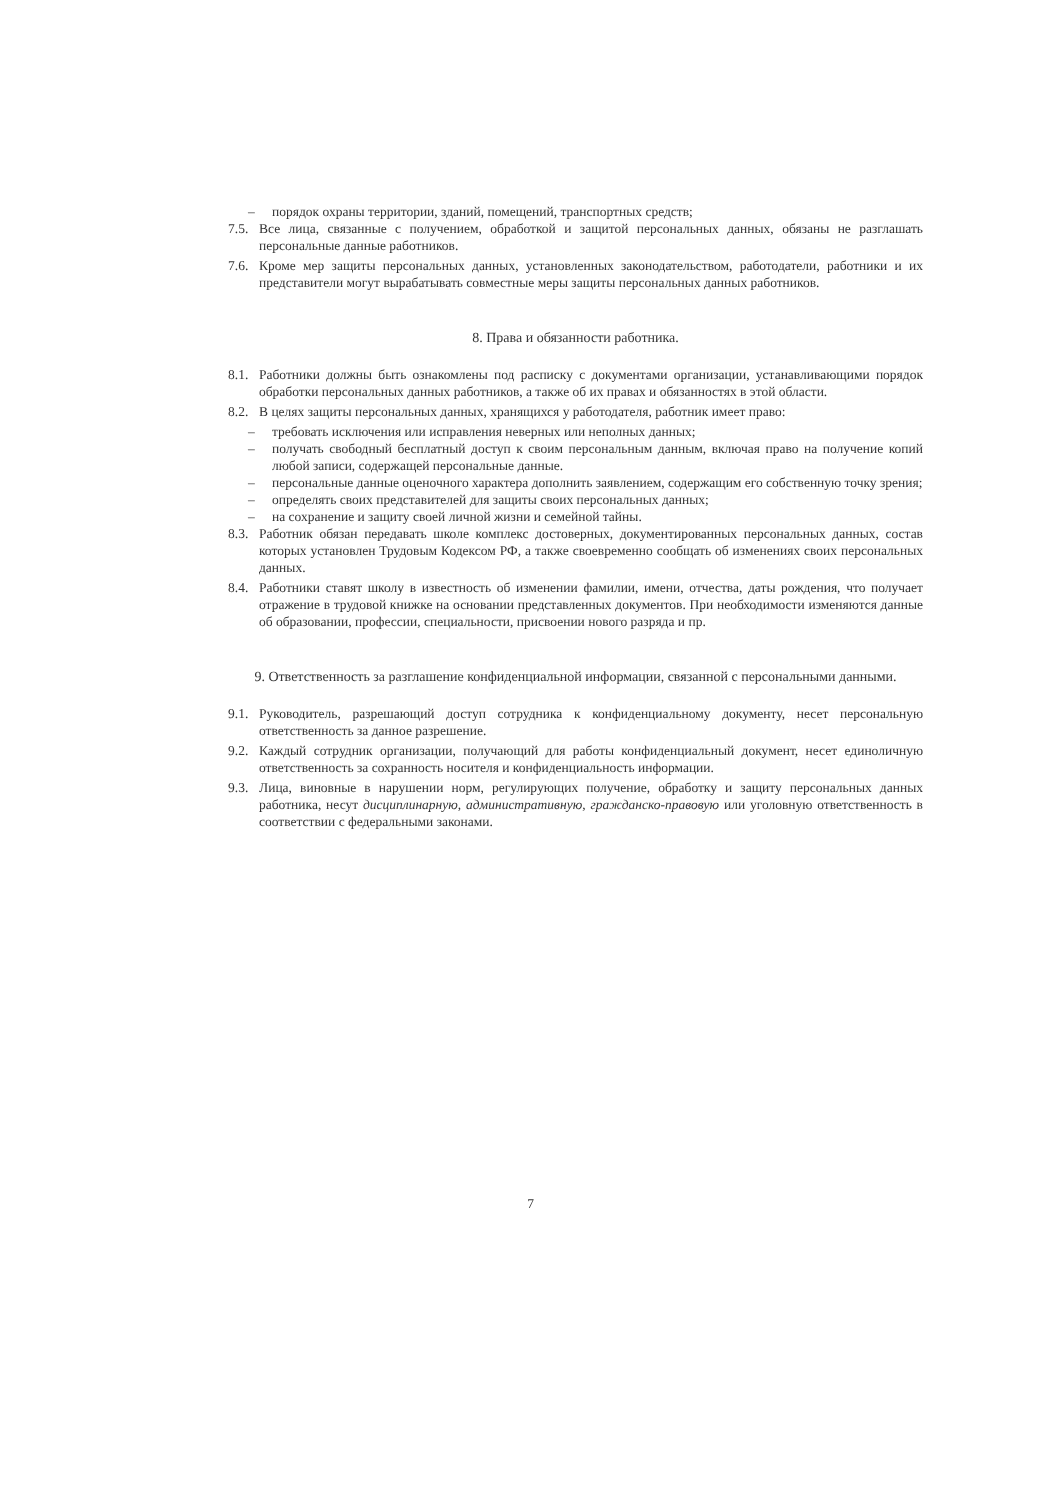– порядок охраны территории, зданий, помещений, транспортных средств;
7.5. Все лица, связанные с получением, обработкой и защитой персональных данных, обязаны не разглашать персональные данные работников.
7.6. Кроме мер защиты персональных данных, установленных законодательством, работодатели, работники и их представители могут вырабатывать совместные меры защиты персональных данных работников.
8. Права и обязанности работника.
8.1. Работники должны быть ознакомлены под расписку с документами организации, устанавливающими порядок обработки персональных данных работников, а также об их правах и обязанностях в этой области.
8.2. В целях защиты персональных данных, хранящихся у работодателя, работник имеет право:
– требовать исключения или исправления неверных или неполных данных;
– получать свободный бесплатный доступ к своим персональным данным, включая право на получение копий любой записи, содержащей персональные данные.
– персональные данные оценочного характера дополнить заявлением, содержащим его собственную точку зрения;
– определять своих представителей для защиты своих персональных данных;
– на сохранение и защиту своей личной жизни и семейной тайны.
8.3. Работник обязан передавать школе комплекс достоверных, документированных персональных данных, состав которых установлен Трудовым Кодексом РФ, а также своевременно сообщать об изменениях своих персональных данных.
8.4. Работники ставят школу в известность об изменении фамилии, имени, отчества, даты рождения, что получает отражение в трудовой книжке на основании представленных документов. При необходимости изменяются данные об образовании, профессии, специальности, присвоении нового разряда и пр.
9. Ответственность за разглашение конфиденциальной информации, связанной с персональными данными.
9.1. Руководитель, разрешающий доступ сотрудника к конфиденциальному документу, несет персональную ответственность за данное разрешение.
9.2. Каждый сотрудник организации, получающий для работы конфиденциальный документ, несет единоличную ответственность за сохранность носителя и конфиденциальность информации.
9.3. Лица, виновные в нарушении норм, регулирующих получение, обработку и защиту персональных данных работника, несут дисциплинарную, административную, гражданско-правовую или уголовную ответственность в соответствии с федеральными законами.
7